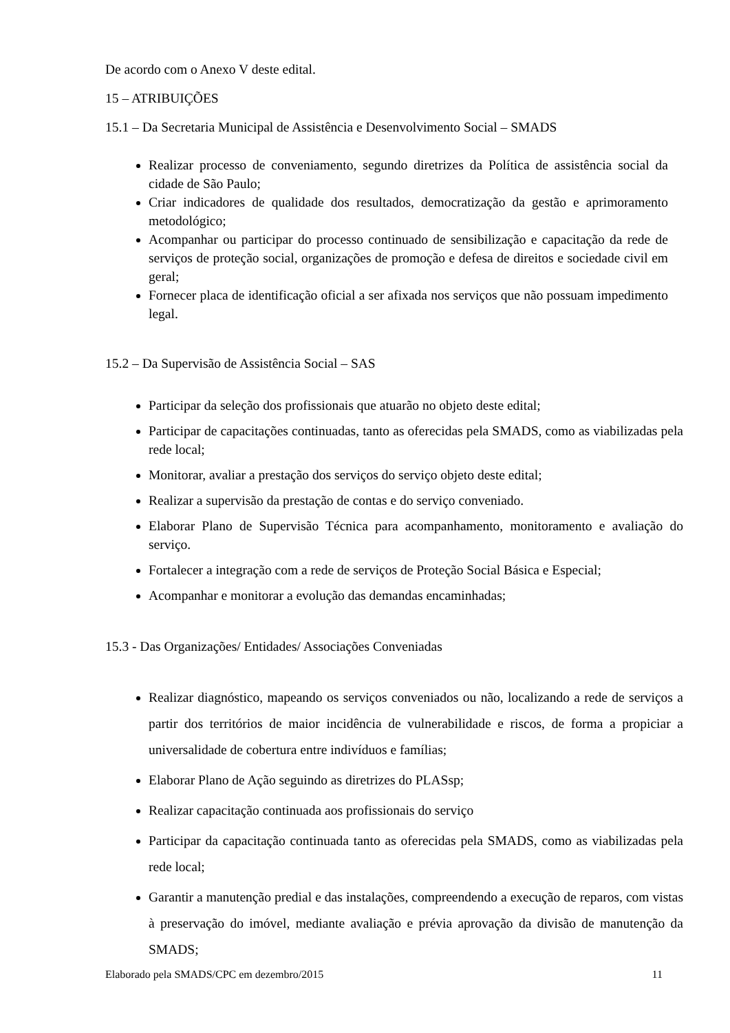De acordo com o Anexo V deste edital.
15 – ATRIBUIÇÕES
15.1 – Da Secretaria Municipal de Assistência e Desenvolvimento Social – SMADS
Realizar processo de conveniamento, segundo diretrizes da Política de assistência social da cidade de São Paulo;
Criar indicadores de qualidade dos resultados, democratização da gestão e aprimoramento metodológico;
Acompanhar ou participar do processo continuado de sensibilização e capacitação da rede de serviços de proteção social, organizações de promoção e defesa de direitos e sociedade civil em geral;
Fornecer placa de identificação oficial a ser afixada nos serviços que não possuam impedimento legal.
15.2 – Da Supervisão de Assistência Social – SAS
Participar da seleção dos profissionais que atuarão no objeto deste edital;
Participar de capacitações continuadas, tanto as oferecidas pela SMADS, como as viabilizadas pela rede local;
Monitorar, avaliar a prestação dos serviços do serviço objeto deste edital;
Realizar a supervisão da prestação de contas e do serviço conveniado.
Elaborar Plano de Supervisão Técnica para acompanhamento, monitoramento e avaliação do serviço.
Fortalecer a integração com a rede de serviços de Proteção Social Básica e Especial;
Acompanhar e monitorar a evolução das demandas encaminhadas;
15.3 - Das Organizações/ Entidades/ Associações Conveniadas
Realizar diagnóstico, mapeando os serviços conveniados ou não, localizando a rede de serviços a partir dos territórios de maior incidência de vulnerabilidade e riscos, de forma a propiciar a universalidade de cobertura entre indivíduos e famílias;
Elaborar Plano de Ação seguindo as diretrizes do PLASsp;
Realizar capacitação continuada aos profissionais do serviço
Participar da capacitação continuada tanto as oferecidas pela SMADS, como as viabilizadas pela rede local;
Garantir a manutenção predial e das instalações, compreendendo a execução de reparos, com vistas à preservação do imóvel, mediante avaliação e prévia aprovação da divisão de manutenção da SMADS;
Elaborado pela SMADS/CPC em dezembro/2015 11